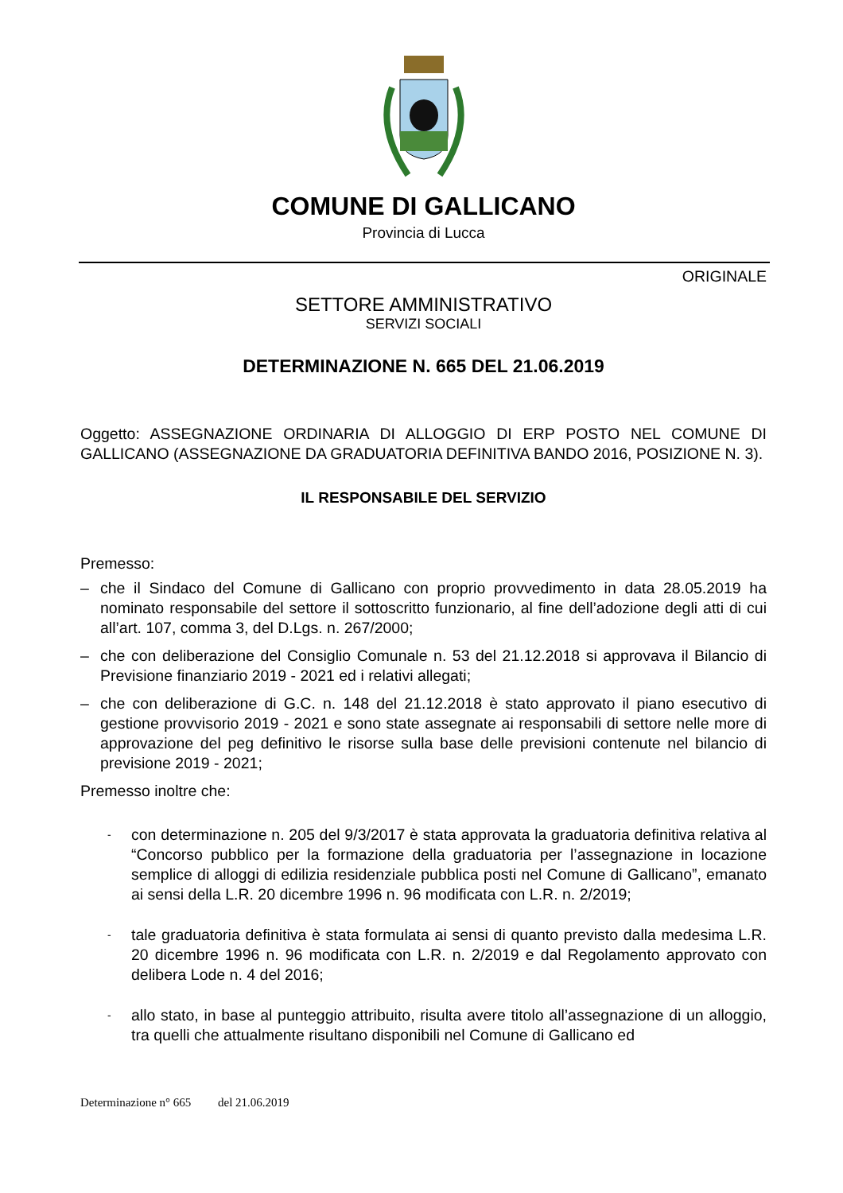COMUNE DI GALLICANO
Provincia di Lucca
ORIGINALE
SETTORE AMMINISTRATIVO
SERVIZI SOCIALI
DETERMINAZIONE N. 665 DEL 21.06.2019
Oggetto: ASSEGNAZIONE ORDINARIA DI ALLOGGIO DI ERP POSTO NEL COMUNE DI GALLICANO (ASSEGNAZIONE DA GRADUATORIA DEFINITIVA BANDO 2016, POSIZIONE N. 3).
IL RESPONSABILE DEL SERVIZIO
Premesso:
– che il Sindaco del Comune di Gallicano con proprio provvedimento in data 28.05.2019 ha nominato responsabile del settore il sottoscritto funzionario, al fine dell’adozione degli atti di cui all’art. 107, comma 3, del D.Lgs. n. 267/2000;
– che con deliberazione del Consiglio Comunale n. 53 del 21.12.2018 si approvava il Bilancio di Previsione finanziario 2019 - 2021 ed i relativi allegati;
– che con deliberazione di G.C. n. 148 del 21.12.2018 è stato approvato il piano esecutivo di gestione provvisorio 2019 - 2021 e sono state assegnate ai responsabili di settore nelle more di approvazione del peg definitivo le risorse sulla base delle previsioni contenute nel bilancio di previsione 2019 - 2021;
Premesso inoltre che:
- con determinazione n. 205 del 9/3/2017 è stata approvata la graduatoria definitiva relativa al “Concorso pubblico per la formazione della graduatoria per l’assegnazione in locazione semplice di alloggi di edilizia residenziale pubblica posti nel Comune di Gallicano”, emanato ai sensi della L.R. 20 dicembre 1996 n. 96 modificata con L.R. n. 2/2019;
- tale graduatoria definitiva è stata formulata ai sensi di quanto previsto dalla medesima L.R. 20 dicembre 1996 n. 96 modificata con L.R. n. 2/2019 e dal Regolamento approvato con delibera Lode n. 4 del 2016;
- allo stato, in base al punteggio attribuito, risulta avere titolo all’assegnazione di un alloggio, tra quelli che attualmente risultano disponibili nel Comune di Gallicano ed
Determinazione n° 665 del 21.06.2019